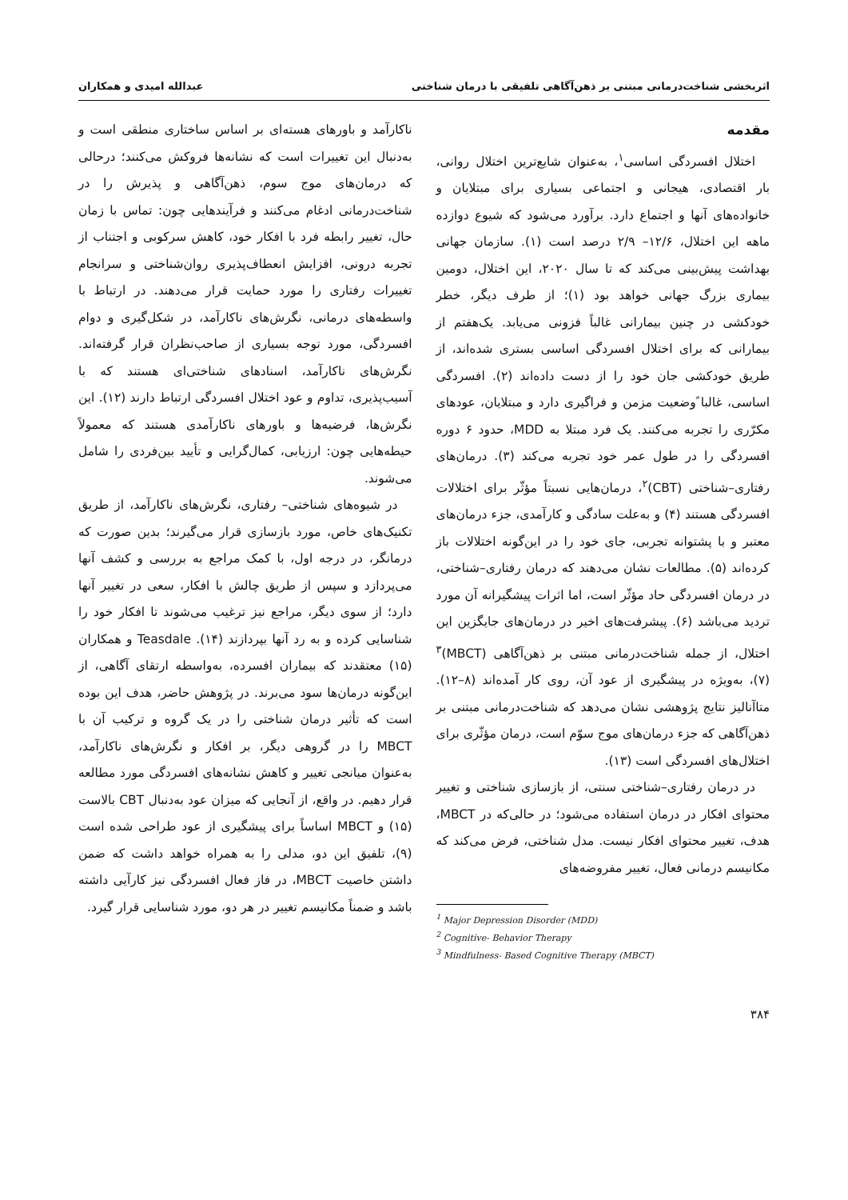اثربخشی شناخت‌درمانی مبتنی بر ذهن‌آگاهی تلفیقی با درمان شناختی عبدالله امیدی و همکاران
مقدمه
اختلال افسردگی اساسی<sup>۱</sup>، به‌عنوان شایع‌ترین اختلال روانی، بار اقتصادی، هیجانی و اجتماعی بسیاری برای مبتلایان و خانواده‌های آنها و اجتماع دارد. برآورد می‌شود که شیوع دوازده ماهه این اختلال، ۱۲/۶– ۲/۹ درصد است (۱). سازمان جهانی بهداشت پیش‌بینی می‌کند که تا سال ۲۰۲۰، این اختلال، دومین بیماری بزرگ جهانی خواهد بود (۱)؛ از طرف دیگر، خطر خودکشی در چنین بیمارانی غالباً فزونی می‌یابد. یک‌هفتم از بیمارانی که برای اختلال افسردگی اساسی بستری شده‌اند، از طریق خودکشی جان خود را از دست داده‌اند (۲). افسردگی اساسی، غالبا ًوضعیت مزمن و فراگیری دارد و مبتلایان، عودهای مکرّری را تجربه می‌کنند. یک فرد مبتلا به MDD، حدود ۶ دوره افسردگی را در طول عمر خود تجربه می‌کند (۳). درمان‌های رفتاری–شناختی (CBT)<sup>۲</sup>، درمان‌هایی نسبتاً مؤثّر برای اختلالات افسردگی هستند (۴) و به‌علت سادگی و کارآمدی، جزء درمان‌های معتبر و با پشتوانه تجربی، جای خود را در این‌گونه اختلالات باز کرده‌اند (۵). مطالعات نشان می‌دهند که درمان رفتاری–شناختی، در درمان افسردگی حاد مؤثّر است، اما اثرات پیشگیرانه آن مورد تردید می‌باشد (۶). پیشرفت‌های اخیر در درمان‌های جایگزین این اختلال، از جمله شناخت‌درمانی مبتنی بر ذهن‌آگاهی (MBCT)<sup>۳</sup> (۷)، به‌ویژه در پیشگیری از عود آن، روی کار آمده‌اند (۸–۱۲). متاآنالیز نتایج پژوهشی نشان می‌دهد که شناخت‌درمانی مبتنی بر ذهن‌آگاهی که جزء درمان‌های موج سوّم است، درمان مؤثّری برای اختلال‌های افسردگی است (۱۳).
در درمان رفتاری–شناختی سنتی، از بازسازی شناختی و تغییر محتوای افکار در درمان استفاده می‌شود؛ در حالی‌که در MBCT، هدف، تغییر محتوای افکار نیست. مدل شناختی، فرض می‌کند که مکانیسم درمانی فعال، تغییر مفروضه‌های
<sup>1</sup> Major Depression Disorder (MDD)
<sup>2</sup> Cognitive- Behavior Therapy
<sup>3</sup> Mindfulness- Based Cognitive Therapy (MBCT)
۳۸۴
ناکارآمد و باورهای هسته‌ای بر اساس ساختاری منطقی است و به‌دنبال این تغییرات است که نشانه‌ها فروکش می‌کنند؛ درحالی که درمان‌های موج سوم، ذهن‌آگاهی و پذیرش را در شناخت‌درمانی ادغام می‌کنند و فرآیندهایی چون: تماس با زمان حال، تغییر رابطه فرد با افکار خود، کاهش سرکوبی و اجتناب از تجربه درونی، افزایش انعطاف‌پذیری روان‌شناختی و سرانجام تغییرات رفتاری را مورد حمایت قرار می‌دهند. در ارتباط با واسطه‌های درمانی، نگرش‌های ناکارآمد، در شکل‌گیری و دوام افسردگی، مورد توجه بسیاری از صاحب‌نظران قرار گرفته‌اند. نگرش‌های ناکارآمد، اسنادهای شناختی‌ای هستند که با آسیب‌پذیری، تداوم و عود اختلال افسردگی ارتباط دارند (۱۲). این نگرش‌ها، فرضیه‌ها و باورهای ناکارآمدی هستند که معمولاً حیطه‌هایی چون: ارزیابی، کمال‌گرایی و تأیید بین‌فردی را شامل می‌شوند.
در شیوه‌های شناختی– رفتاری، نگرش‌های ناکارآمد، از طریق تکنیک‌های خاص، مورد بازسازی قرار می‌گیرند؛ بدین صورت که درمانگر، در درجه اول، با کمک مراجع به بررسی و کشف آنها می‌پردازد و سپس از طریق چالش با افکار، سعی در تغییر آنها دارد؛ از سوی دیگر، مراجع نیز ترغیب می‌شوند تا افکار خود را شناسایی کرده و به رد آنها بپردازند (۱۴). Teasdale و همکاران (۱۵) معتقدند که بیماران افسرده، به‌واسطه ارتقای آگاهی، از این‌گونه درمان‌ها سود می‌برند. در پژوهش حاضر، هدف این بوده است که تأثیر درمان شناختی را در یک گروه و ترکیب آن با MBCT را در گروهی دیگر، بر افکار و نگرش‌های ناکارآمد، به‌عنوان میانجی تغییر و کاهش نشانه‌های افسردگی مورد مطالعه قرار دهیم. در واقع، از آنجایی که میزان عود به‌دنبال CBT بالاست (۱۵) و MBCT اساساً برای پیشگیری از عود طراحی شده است (۹)، تلفیق این دو، مدلی را به همراه خواهد داشت که ضمن داشتن خاصیت MBCT، در فاز فعال افسردگی نیز کارآیی داشته باشد و ضمناً مکانیسم تغییر در هر دو، مورد شناسایی قرار گیرد.